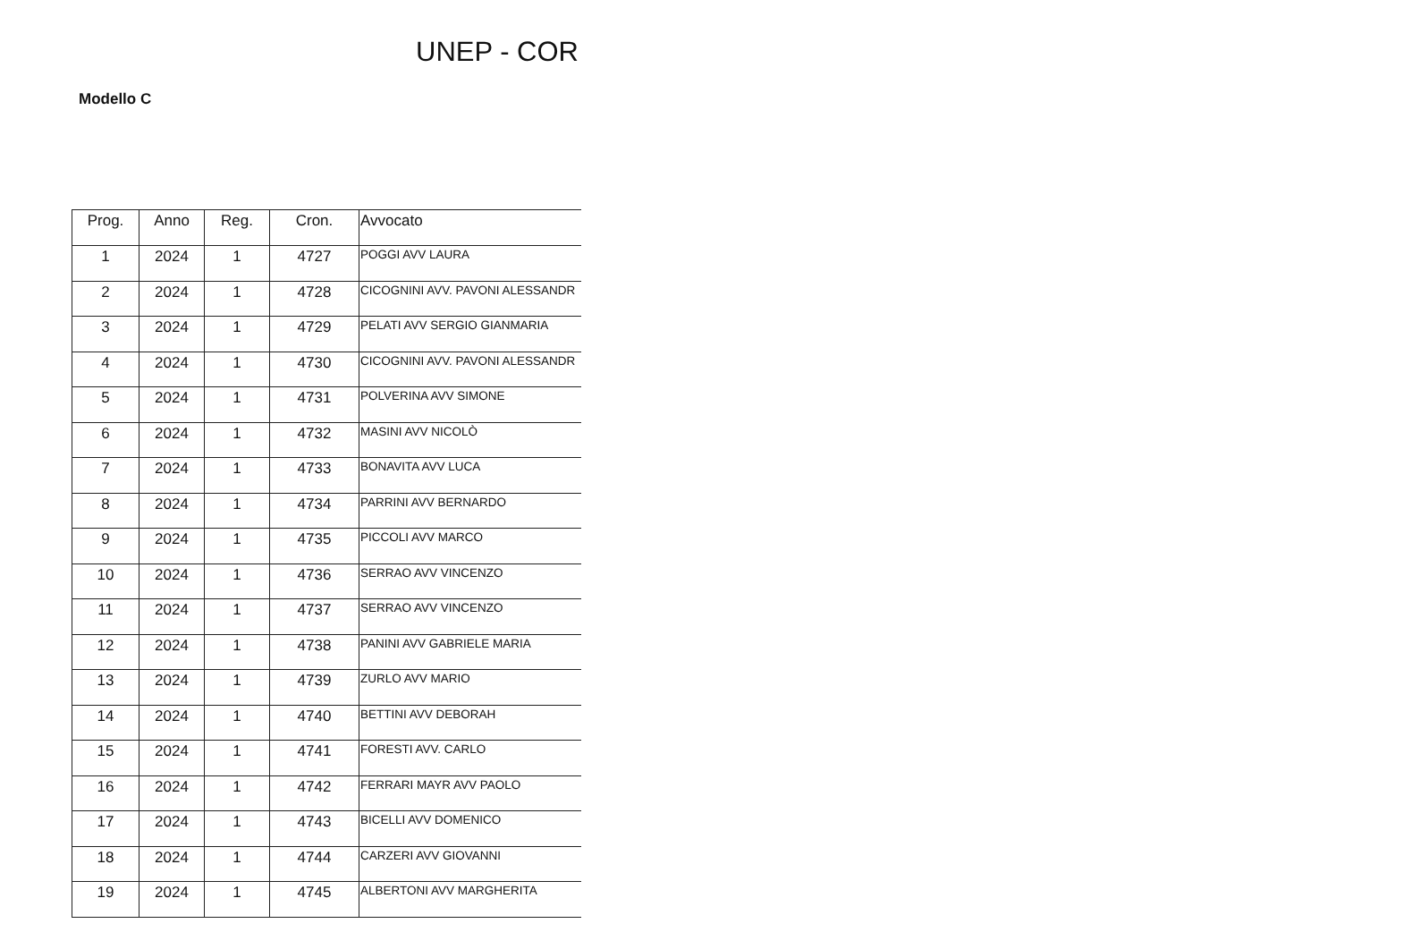UNEP - COR
Modello C
| Prog. | Anno | Reg. | Cron. | Avvocato |
| --- | --- | --- | --- | --- |
| 1 | 2024 | 1 | 4727 | POGGI AVV LAURA |
| 2 | 2024 | 1 | 4728 | CICOGNINI AVV. PAVONI ALESSANDR |
| 3 | 2024 | 1 | 4729 | PELATI AVV SERGIO GIANMARIA |
| 4 | 2024 | 1 | 4730 | CICOGNINI AVV. PAVONI ALESSANDR |
| 5 | 2024 | 1 | 4731 | POLVERINA AVV SIMONE |
| 6 | 2024 | 1 | 4732 | MASINI AVV NICOLÒ |
| 7 | 2024 | 1 | 4733 | BONAVITA AVV LUCA |
| 8 | 2024 | 1 | 4734 | PARRINI AVV BERNARDO |
| 9 | 2024 | 1 | 4735 | PICCOLI AVV MARCO |
| 10 | 2024 | 1 | 4736 | SERRAO AVV VINCENZO |
| 11 | 2024 | 1 | 4737 | SERRAO AVV VINCENZO |
| 12 | 2024 | 1 | 4738 | PANINI AVV GABRIELE MARIA |
| 13 | 2024 | 1 | 4739 | ZURLO AVV MARIO |
| 14 | 2024 | 1 | 4740 | BETTINI AVV DEBORAH |
| 15 | 2024 | 1 | 4741 | FORESTI AVV. CARLO |
| 16 | 2024 | 1 | 4742 | FERRARI MAYR AVV PAOLO |
| 17 | 2024 | 1 | 4743 | BICELLI AVV DOMENICO |
| 18 | 2024 | 1 | 4744 | CARZERI AVV GIOVANNI |
| 19 | 2024 | 1 | 4745 | ALBERTONI AVV MARGHERITA |